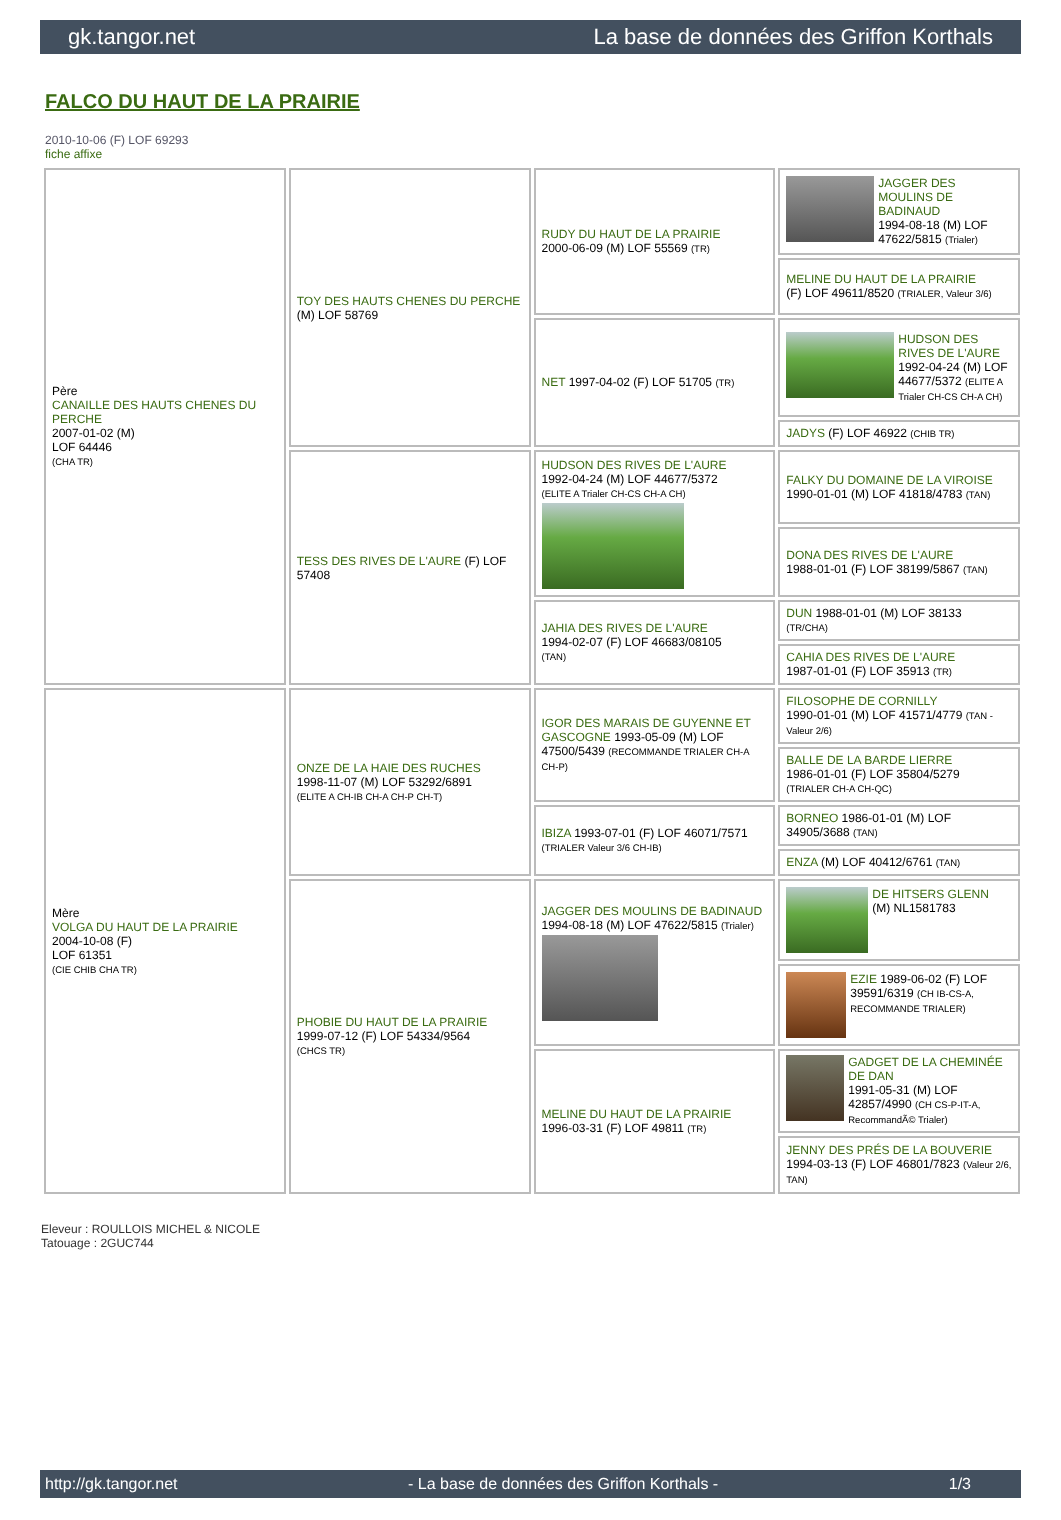gk.tangor.net La base de données des Griffon Korthals
FALCO DU HAUT DE LA PRAIRIE
2010-10-06 (F) LOF 69293
fiche affixe
| Père CANAILLE DES HAUTS CHENES DU PERCHE 2007-01-02 (M) LOF 64446 (CHA TR) | TOY DES HAUTS CHENES DU PERCHE (M) LOF 58769 | RUDY DU HAUT DE LA PRAIRIE 2000-06-09 (M) LOF 55569 (TR) | JAGGER DES MOULINS DE BADINAUD 1994-08-18 (M) LOF 47622/5815 (Trialer) |
| | | | MELINE DU HAUT DE LA PRAIRIE (F) LOF 49611/8520 (TRIALER, Valeur 3/6) |
| | | NET 1997-04-02 (F) LOF 51705 (TR) | HUDSON DES RIVES DE L'AURE 1992-04-24 (M) LOF 44677/5372 (ELITE A Trialer CH-CS CH-A CH) |
| | | | JADYS (F) LOF 46922 (CHIB TR) |
| | TESS DES RIVES DE L'AURE (F) LOF 57408 | HUDSON DES RIVES DE L'AURE 1992-04-24 (M) LOF 44677/5372 (ELITE A Trialer CH-CS CH-A CH) | FALKY DU DOMAINE DE LA VIROISE 1990-01-01 (M) LOF 41818/4783 (TAN) |
| | | | DONA DES RIVES DE L'AURE 1988-01-01 (F) LOF 38199/5867 (TAN) |
| | | JAHIA DES RIVES DE L'AURE 1994-02-07 (F) LOF 46683/08105 (TAN) | DUN 1988-01-01 (M) LOF 38133 (TR/CHA) |
| | | | CAHIA DES RIVES DE L'AURE 1987-01-01 (F) LOF 35913 (TR) |
| Mère VOLGA DU HAUT DE LA PRAIRIE 2004-10-08 (F) LOF 61351 (CIE CHIB CHA TR) | ONZE DE LA HAIE DES RUCHES 1998-11-07 (M) LOF 53292/6891 (ELITE A CH-IB CH-A CH-P CH-T) | IGOR DES MARAIS DE GUYENNE ET GASCOGNE 1993-05-09 (M) LOF 47500/5439 (RECOMMANDE TRIALER CH-A CH-P) | FILOSOPHE DE CORNILLY 1990-01-01 (M) LOF 41571/4779 (TAN - Valeur 2/6) |
| | | | BALLE DE LA BARDE LIERRE 1986-01-01 (F) LOF 35804/5279 (TRIALER CH-A CH-QC) |
| | | IBIZA 1993-07-01 (F) LOF 46071/7571 (TRIALER Valeur 3/6 CH-IB) | BORNEO 1986-01-01 (M) LOF 34905/3688 (TAN) |
| | | | ENZA (M) LOF 40412/6761 (TAN) |
| | PHOBIE DU HAUT DE LA PRAIRIE 1999-07-12 (F) LOF 54334/9564 (CHCS TR) | JAGGER DES MOULINS DE BADINAUD 1994-08-18 (M) LOF 47622/5815 (Trialer) | DE HITSERS GLENN (M) NL1581783 |
| | | | EZIE 1989-06-02 (F) LOF 39591/6319 (CH IB-CS-A, RECOMMANDE TRIALER) |
| | | MELINE DU HAUT DE LA PRAIRIE 1996-03-31 (F) LOF 49811 (TR) | GADGET DE LA CHEMINÉE DE DAN 1991-05-31 (M) LOF 42857/4990 (CH CS-P-IT-A, RecommandÃ© Trialer) |
| | | | JENNY DES PRÉS DE LA BOUVERIE 1994-03-13 (F) LOF 46801/7823 (Valeur 2/6, TAN) |
Eleveur : ROULLOIS MICHEL & NICOLE
Tatouage : 2GUC744
http://gk.tangor.net - La base de données des Griffon Korthals - 1/3